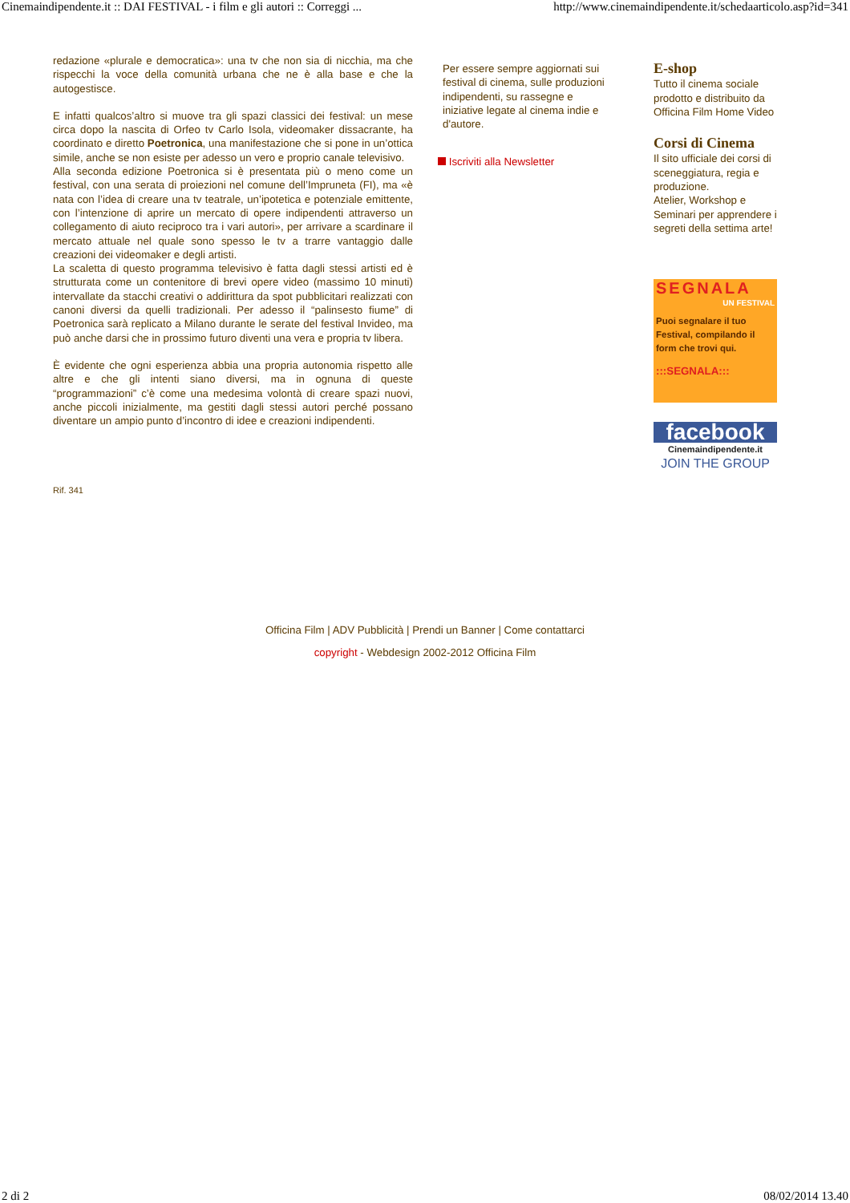Cinemaindipendente.it :: DAI FESTIVAL - i film e gli autori :: Correggi ... http://www.cinemaindipendente.it/schedaarticolo.asp?id=341
redazione «plurale e democratica»: una tv che non sia di nicchia, ma che rispecchi la voce della comunità urbana che ne è alla base e che la autogestisce.
E infatti qualcos’altro si muove tra gli spazi classici dei festival: un mese circa dopo la nascita di Orfeo tv Carlo Isola, videomaker dissacrante, ha coordinato e diretto Poetronica, una manifestazione che si pone in un’ottica simile, anche se non esiste per adesso un vero e proprio canale televisivo.
Alla seconda edizione Poetronica si è presentata più o meno come un festival, con una serata di proiezioni nel comune dell’Impruneta (FI), ma «è nata con l’idea di creare una tv teatrale, un’ipotetica e potenziale emittente, con l’intenzione di aprire un mercato di opere indipendenti attraverso un collegamento di aiuto reciproco tra i vari autori», per arrivare a scardinare il mercato attuale nel quale sono spesso le tv a trarre vantaggio dalle creazioni dei videomaker e degli artisti.
La scaletta di questo programma televisivo è fatta dagli stessi artisti ed è strutturata come un contenitore di brevi opere video (massimo 10 minuti) intervallate da stacchi creativi o addirittura da spot pubblicitari realizzati con canoni diversi da quelli tradizionali. Per adesso il “palinsesto fiume” di Poetronica sarà replicato a Milano durante le serate del festival Invideo, ma può anche darsi che in prossimo futuro diventi una vera e propria tv libera.
È evidente che ogni esperienza abbia una propria autonomia rispetto alle altre e che gli intenti siano diversi, ma in ognuna di queste “programmazioni” c’è come una medesima volontà di creare spazi nuovi, anche piccoli inizialmente, ma gestiti dagli stessi autori perché possano diventare un ampio punto d’incontro di idee e creazioni indipendenti.
Rif. 341
Per essere sempre aggiornati sui festival di cinema, sulle produzioni indipendenti, su rassegne e iniziative legate al cinema indie e d'autore.
Iscriviti alla Newsletter
E-shop
Tutto il cinema sociale prodotto e distribuito da Officina Film Home Video
Corsi di Cinema
Il sito ufficiale dei corsi di sceneggiatura, regia e produzione.
Atelier, Workshop e Seminari per apprendere i segreti della settima arte!
SEGNALA
UN FESTIVAL
Puoi segnalare il tuo Festival, compilando il form che trovi qui.
:::SEGNALA:::
facebook
Cinemaindipendente.it
JOIN THE GROUP
Officina Film | ADV Pubblicità | Prendi un Banner | Come contattarci
copyright - Webdesign 2002-2012 Officina Film
2 di 2 08/02/2014 13.40